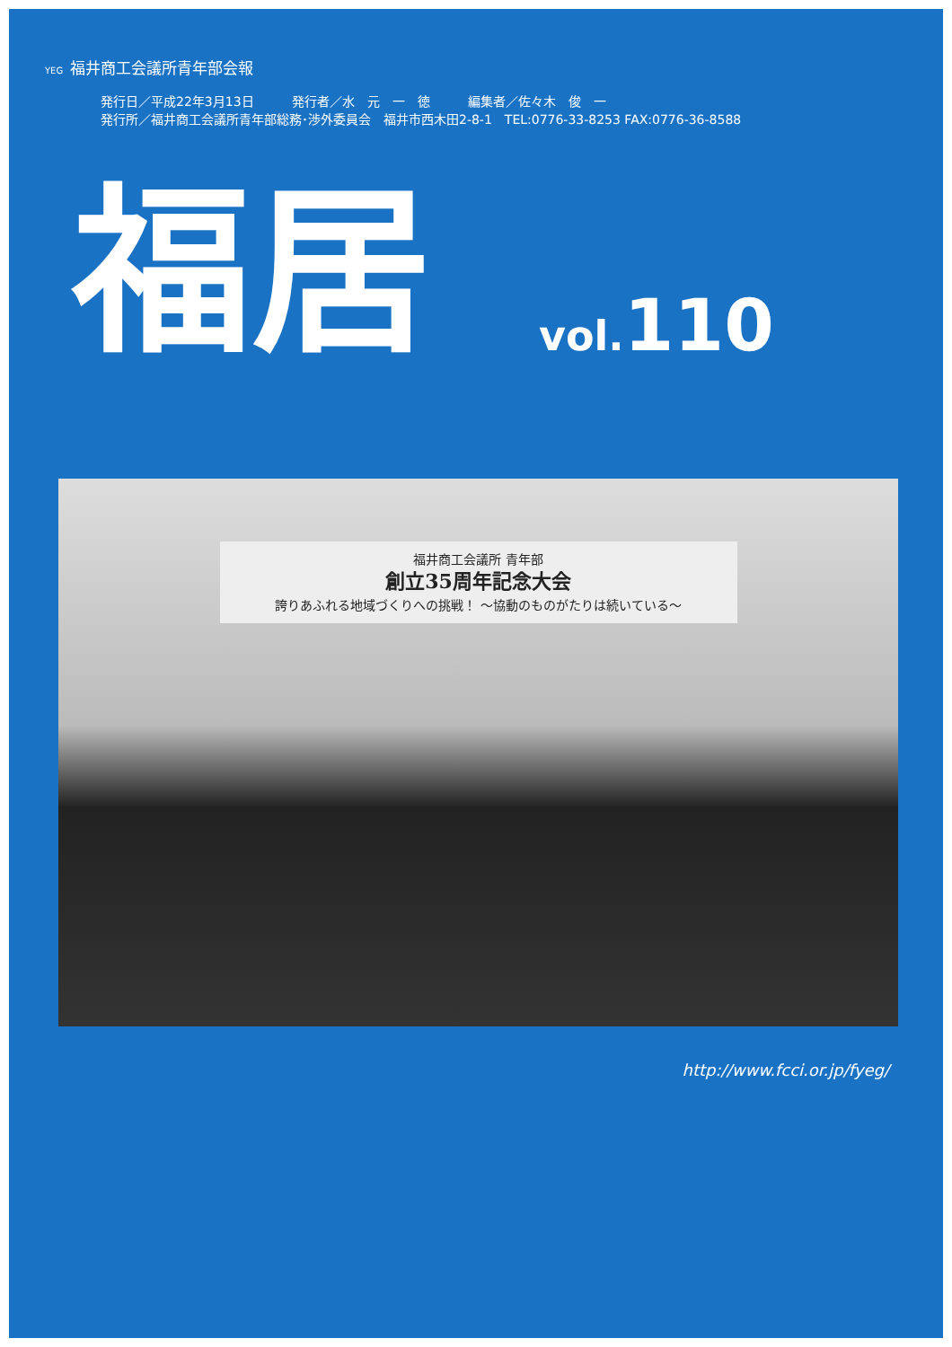YEG 福井商工会議所青年部会報
発行日／平成22年3月13日　　　発行者／水　元　一　徳　　　編集者／佐々木　俊　一
発行所／福井商工会議所青年部総務･渉外委員会　福井市西木田2-8-1　TEL:0776-33-8253 FAX:0776-36-8588
福居 vol. 110
福井商工会議所 青年部
創立35周年記念大会
誇りあふれる地域づくりへの挑戦！ ～協動のものがたりは続いている～
http://www.fcci.or.jp/fyeg/